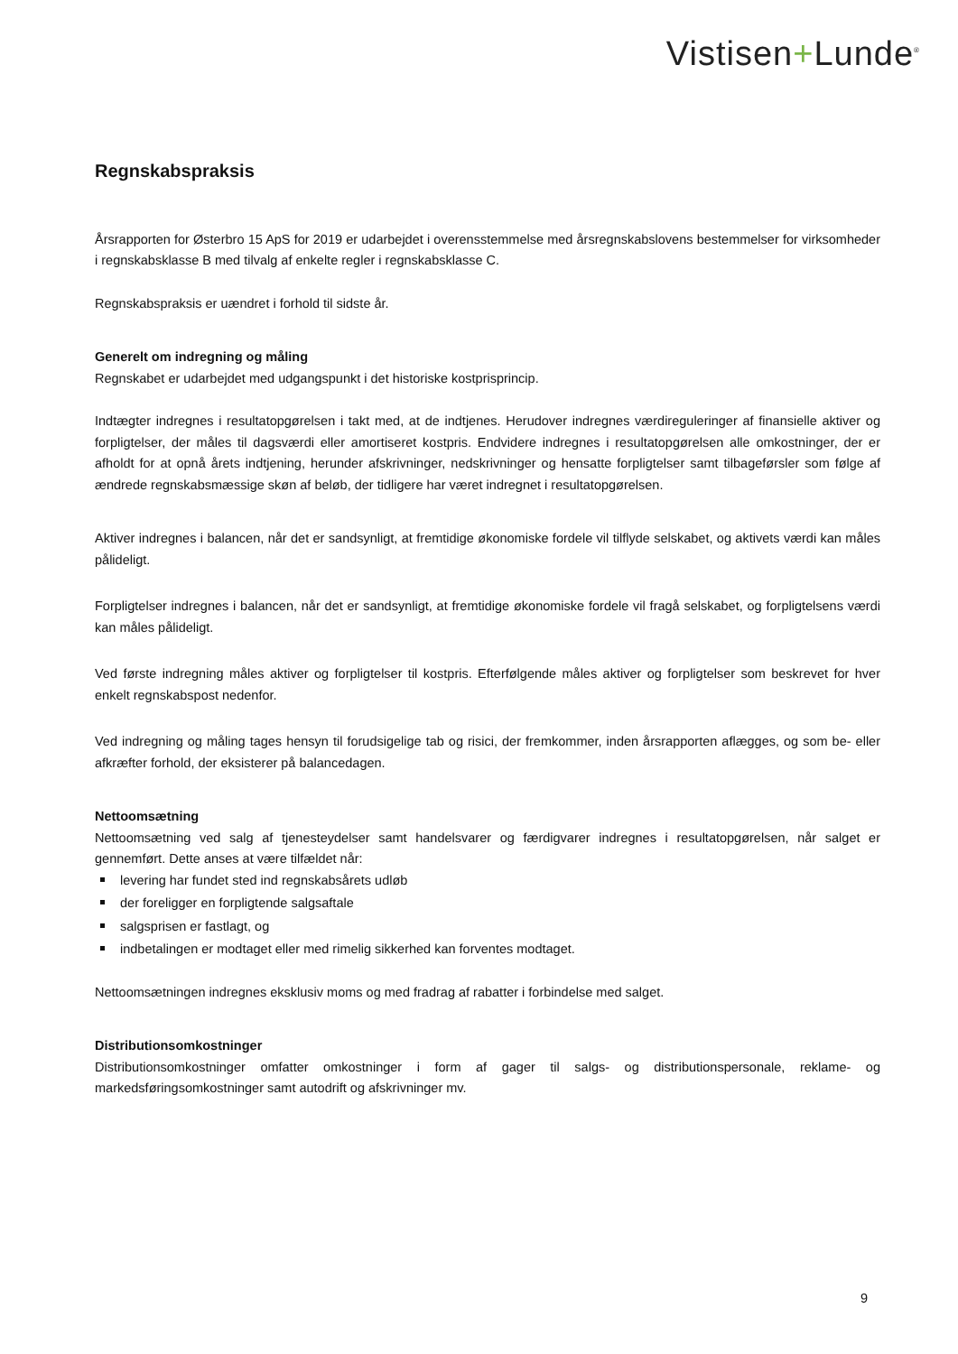Vistisen+Lunde<sup>®</sup>
Regnskabspraksis
Årsrapporten for Østerbro 15 ApS for 2019 er udarbejdet i overensstemmelse med årsregnskabslovens bestemmelser for virksomheder i regnskabsklasse B med tilvalg af enkelte regler i regnskabsklasse C.
Regnskabspraksis er uændret i forhold til sidste år.
Generelt om indregning og måling
Regnskabet er udarbejdet med udgangspunkt i det historiske kostprisprincip.
Indtægter indregnes i resultatopgørelsen i takt med, at de indtjenes. Herudover indregnes værdireguleringer af finansielle aktiver og forpligtelser, der måles til dagsværdi eller amortiseret kostpris. Endvidere indregnes i resultatopgørelsen alle omkostninger, der er afholdt for at opnå årets indtjening, herunder afskrivninger, nedskrivninger og hensatte forpligtelser samt tilbageførsler som følge af ændrede regnskabsmæssige skøn af beløb, der tidligere har været indregnet i resultatopgørelsen.
Aktiver indregnes i balancen, når det er sandsynligt, at fremtidige økonomiske fordele vil tilflyde selskabet, og aktivets værdi kan måles pålideligt.
Forpligtelser indregnes i balancen, når det er sandsynligt, at fremtidige økonomiske fordele vil fragå selskabet, og forpligtelsens værdi kan måles pålideligt.
Ved første indregning måles aktiver og forpligtelser til kostpris. Efterfølgende måles aktiver og forpligtelser som beskrevet for hver enkelt regnskabspost nedenfor.
Ved indregning og måling tages hensyn til forudsigelige tab og risici, der fremkommer, inden årsrapporten aflægges, og som be- eller afkræfter forhold, der eksisterer på balancedagen.
Nettoomsætning
Nettoomsætning ved salg af tjenesteydelser samt handelsvarer og færdigvarer indregnes i resultatopgørelsen, når salget er gennemført. Dette anses at være tilfældet når:
levering har fundet sted ind regnskabsårets udløb
der foreligger en forpligtende salgsaftale
salgsprisen er fastlagt, og
indbetalingen er modtaget eller med rimelig sikkerhed kan forventes modtaget.
Nettoomsætningen indregnes eksklusiv moms og med fradrag af rabatter i forbindelse med salget.
Distributionsomkostninger
Distributionsomkostninger omfatter omkostninger i form af gager til salgs- og distributionspersonale, reklame- og markedsføringsomkostninger samt autodrift og afskrivninger mv.
9